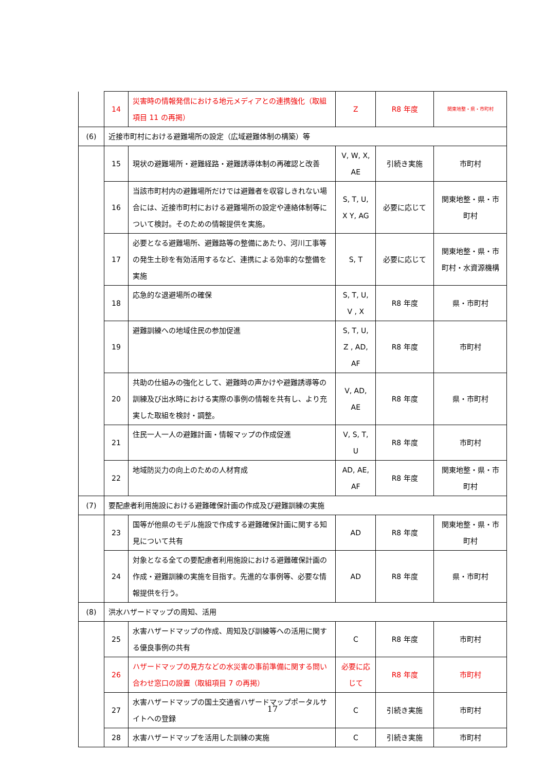| | 14 | 災害時の情報発信における地元メディアとの連携強化（取組項目 11 の再掲） | Z | R8 年度 | 関東地整・県・市町村 |
| (6) | 近接市町村における避難場所の設定（広域避難体制の構築）等 | | | | |
| | 15 | 現状の避難場所・避難経路・避難誘導体制の再確認と改善 | V, W, X, AE | 引続き実施 | 市町村 |
| | 16 | 当該市町村内の避難場所だけでは避難者を収容しきれない場合には、近接市町村における避難場所の設定や連絡体制等について検討。そのための情報提供を実施。 | S, T, U, X Y, AG | 必要に応じて | 関東地整・県・市町村 |
| | 17 | 必要となる避難場所、避難路等の整備にあたり、河川工事等の発生土砂を有効活用するなど、連携による効率的な整備を実施 | S, T | 必要に応じて | 関東地整・県・市町村・水資源機構 |
| | 18 | 応急的な退避場所の確保 | S, T, U, V , X | R8 年度 | 県・市町村 |
| | 19 | 避難訓練への地域住民の参加促進 | S, T, U, Z , AD, AF | R8 年度 | 市町村 |
| | 20 | 共助の仕組みの強化として、避難時の声かけや避難誘導等の訓練及び出水時における実際の事例の情報を共有し、より充実した取組を検討・調整。 | V, AD, AE | R8 年度 | 県・市町村 |
| | 21 | 住民一人一人の避難計画・情報マップの作成促進 | V, S, T, U | R8 年度 | 市町村 |
| | 22 | 地域防災力の向上のための人材育成 | AD, AE, AF | R8 年度 | 関東地整・県・市町村 |
| (7) | 要配慮者利用施設における避難確保計画の作成及び避難訓練の実施 | | | | |
| | 23 | 国等が他県のモデル施設で作成する避難確保計画に関する知見について共有 | AD | R8 年度 | 関東地整・県・市町村 |
| | 24 | 対象となる全ての要配慮者利用施設における避難確保計画の作成・避難訓練の実施を目指す。先進的な事例等、必要な情報提供を行う。 | AD | R8 年度 | 県・市町村 |
| (8) | 洪水ハザードマップの周知、活用 | | | | |
| | 25 | 水害ハザードマップの作成、周知及び訓練等への活用に関する優良事例の共有 | C | R8 年度 | 市町村 |
| | 26 | ハザードマップの見方などの水災害の事前準備に関する問い合わせ窓口の設置（取組項目 7 の再掲） | 必要に応じて | R8 年度 | 市町村 |
| | 27 | 水害ハザードマップの国土交通省ハザードマップポータルサイトへの登録 | C | 引続き実施 | 市町村 |
| | 28 | 水害ハザードマップを活用した訓練の実施 | C | 引続き実施 | 市町村 |
17